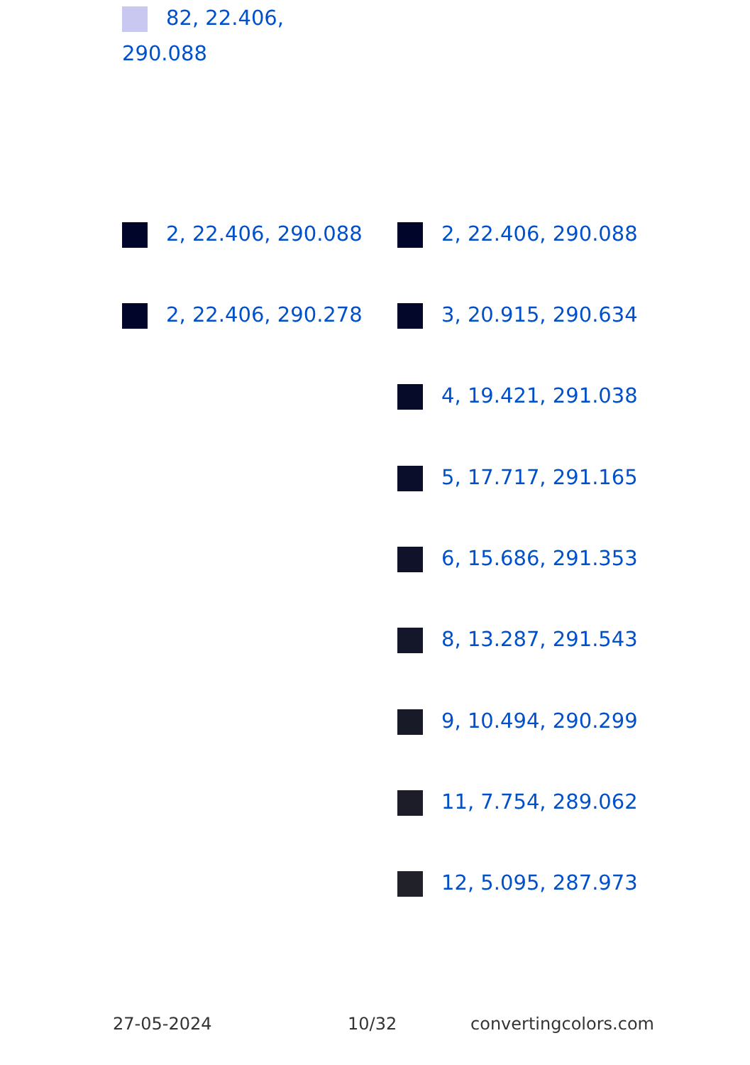82, 22.406, 290.088
2, 22.406, 290.088 2, 22.406, 290.088
2, 22.406, 290.278 3, 20.915, 290.634
4, 19.421, 291.038
5, 17.717, 291.165
6, 15.686, 291.353
8, 13.287, 291.543
9, 10.494, 290.299
11, 7.754, 289.062
12, 5.095, 287.973
27-05-2024 10/32 convertingcolors.com